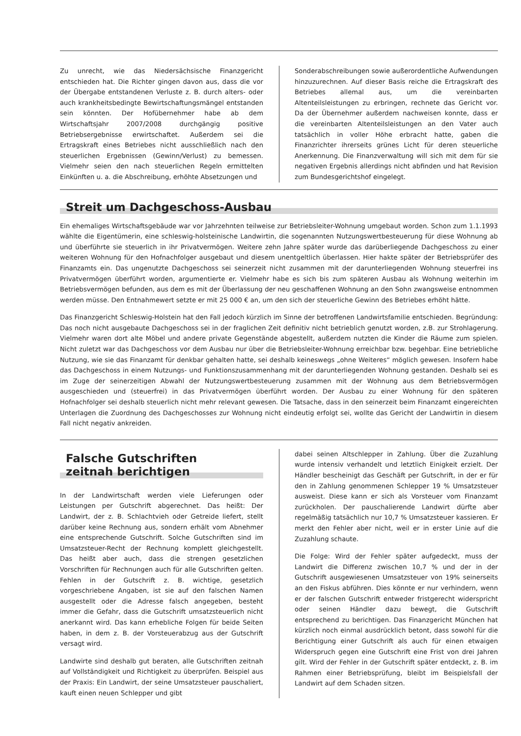Zu unrecht, wie das Niedersächsische Finanzgericht entschieden hat. Die Richter gingen davon aus, dass die vor der Übergabe entstandenen Verluste z. B. durch alters- oder auch krankheitsbedingte Bewirtschaftungsmängel entstanden sein könnten. Der Hofübernehmer habe ab dem Wirtschaftsjahr 2007/2008 durchgängig positive Betriebsergebnisse erwirtschaftet. Außerdem sei die Ertragskraft eines Betriebes nicht ausschließlich nach den steuerlichen Ergebnissen (Gewinn/Verlust) zu bemessen. Vielmehr seien den nach steuerlichen Regeln ermittelten Einkünften u. a. die Abschreibung, erhöhte Absetzungen und
Sonderabschreibungen sowie außerordentliche Aufwendungen hinzuzurechnen. Auf dieser Basis reiche die Ertragskraft des Betriebes allemal aus, um die vereinbarten Altenteilsleistungen zu erbringen, rechnete das Gericht vor. Da der Übernehmer außerdem nachweisen konnte, dass er die vereinbarten Altenteilsleistungen an den Vater auch tatsächlich in voller Höhe erbracht hatte, gaben die Finanzrichter ihrerseits grünes Licht für deren steuerliche Anerkennung. Die Finanzverwaltung will sich mit dem für sie negativen Ergebnis allerdings nicht abfinden und hat Revision zum Bundesgerichtshof eingelegt.
Streit um Dachgeschoss-Ausbau
Ein ehemaliges Wirtschaftsgebäude war vor Jahrzehnten teilweise zur Betriebsleiter-Wohnung umgebaut worden. Schon zum 1.1.1993 wählte die Eigentümerin, eine schleswig-holsteinische Landwirtin, die sogenannten Nutzungswertbesteuerung für diese Wohnung ab und überführte sie steuerlich in ihr Privatvermögen. Weitere zehn Jahre später wurde das darüberliegende Dachgeschoss zu einer weiteren Wohnung für den Hofnachfolger ausgebaut und diesem unentgeltlich überlassen. Hier hakte später der Betriebsprüfer des Finanzamts ein. Das ungenutzte Dachgeschoss sei seinerzeit nicht zusammen mit der darunterliegenden Wohnung steuerfrei ins Privatvermögen überführt worden, argumentierte er. Vielmehr habe es sich bis zum späteren Ausbau als Wohnung weiterhin im Betriebsvermögen befunden, aus dem es mit der Überlassung der neu geschaffenen Wohnung an den Sohn zwangsweise entnommen werden müsse. Den Entnahmewert setzte er mit 25 000 € an, um den sich der steuerliche Gewinn des Betriebes erhöht hätte.
Das Finanzgericht Schleswig-Holstein hat den Fall jedoch kürzlich im Sinne der betroffenen Landwirtsfamilie entschieden. Begründung: Das noch nicht ausgebaute Dachgeschoss sei in der fraglichen Zeit definitiv nicht betrieblich genutzt worden, z.B. zur Strohlagerung. Vielmehr waren dort alte Möbel und andere private Gegenstände abgestellt, außerdem nutzten die Kinder die Räume zum spielen. Nicht zuletzt war das Dachgeschoss vor dem Ausbau nur über die Betriebsleiter-Wohnung erreichbar bzw. begehbar. Eine betriebliche Nutzung, wie sie das Finanzamt für denkbar gehalten hatte, sei deshalb keineswegs „ohne Weiteres“ möglich gewesen. Insofern habe das Dachgeschoss in einem Nutzungs- und Funktionszusammenhang mit der darunterliegenden Wohnung gestanden. Deshalb sei es im Zuge der seinerzeitigen Abwahl der Nutzungswertbesteuerung zusammen mit der Wohnung aus dem Betriebsvermögen ausgeschieden und (steuerfrei) in das Privatvermögen überführt worden. Der Ausbau zu einer Wohnung für den späteren Hofnachfolger sei deshalb steuerlich nicht mehr relevant gewesen. Die Tatsache, dass in den seinerzeit beim Finanzamt eingereichten Unterlagen die Zuordnung des Dachgeschosses zur Wohnung nicht eindeutig erfolgt sei, wollte das Gericht der Landwirtin in diesem Fall nicht negativ ankreiden.
Falsche Gutschriften
zeitnah berichtigen
In der Landwirtschaft werden viele Lieferungen oder Leistungen per Gutschrift abgerechnet. Das heißt: Der Landwirt, der z. B. Schlachtvieh oder Getreide liefert, stellt darüber keine Rechnung aus, sondern erhält vom Abnehmer eine entsprechende Gutschrift. Solche Gutschriften sind im Umsatzsteuer-Recht der Rechnung komplett gleichgestellt. Das heißt aber auch, dass die strengen gesetzlichen Vorschriften für Rechnungen auch für alle Gutschriften gelten. Fehlen in der Gutschrift z. B. wichtige, gesetzlich vorgeschriebene Angaben, ist sie auf den falschen Namen ausgestellt oder die Adresse falsch angegeben, besteht immer die Gefahr, dass die Gutschrift umsatzsteuerlich nicht anerkannt wird. Das kann erhebliche Folgen für beide Seiten haben, in dem z. B. der Vorsteuerabzug aus der Gutschrift versagt wird.
Landwirte sind deshalb gut beraten, alle Gutschriften zeitnah auf Vollständigkeit und Richtigkeit zu überprüfen. Beispiel aus der Praxis: Ein Landwirt, der seine Umsatzsteuer pauschaliert, kauft einen neuen Schlepper und gibt
dabei seinen Altschlepper in Zahlung. Über die Zuzahlung wurde intensiv verhandelt und letztlich Einigkeit erzielt. Der Händler bescheinigt das Geschäft per Gutschrift, in der er für den in Zahlung genommenen Schlepper 19 % Umsatzsteuer ausweist. Diese kann er sich als Vorsteuer vom Finanzamt zurückholen. Der pauschalierende Landwirt dürfte aber regelmäßig tatsächlich nur 10,7 % Umsatzsteuer kassieren. Er merkt den Fehler aber nicht, weil er in erster Linie auf die Zuzahlung schaute.
Die Folge: Wird der Fehler später aufgedeckt, muss der Landwirt die Differenz zwischen 10,7 % und der in der Gutschrift ausgewiesenen Umsatzsteuer von 19% seinerseits an den Fiskus abführen. Dies könnte er nur verhindern, wenn er der falschen Gutschrift entweder fristgerecht widerspricht oder seinen Händler dazu bewegt, die Gutschrift entsprechend zu berichtigen. Das Finanzgericht München hat kürzlich noch einmal ausdrücklich betont, dass sowohl für die Berichtigung einer Gutschrift als auch für einen etwaigen Widerspruch gegen eine Gutschrift eine Frist von drei Jahren gilt. Wird der Fehler in der Gutschrift später entdeckt, z. B. im Rahmen einer Betriebsprüfung, bleibt im Beispielsfall der Landwirt auf dem Schaden sitzen.